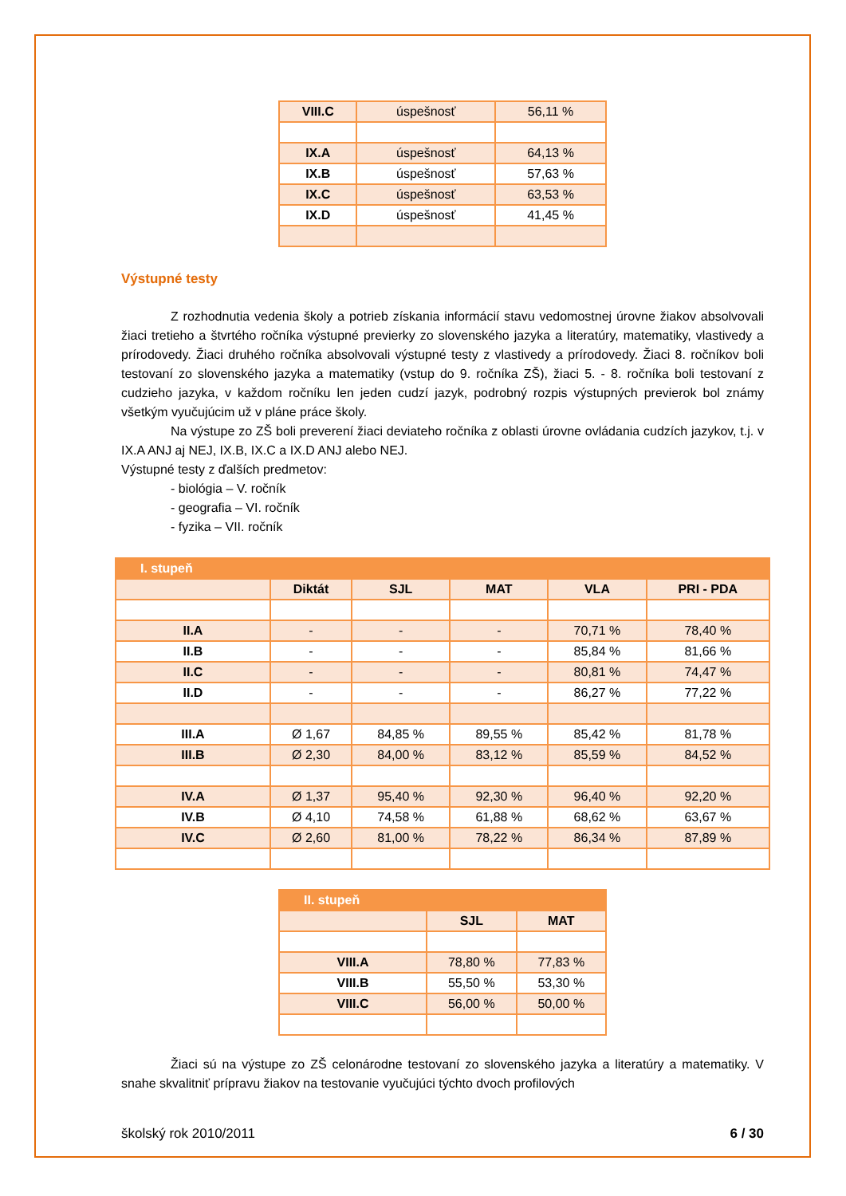| VIII.C | úspešnosť | 56,11 % |
| IX.A | úspešnosť | 64,13 % |
| IX.B | úspešnosť | 57,63 % |
| IX.C | úspešnosť | 63,53 % |
| IX.D | úspešnosť | 41,45 % |
Výstupné testy
Z rozhodnutia vedenia školy a potrieb získania informácií stavu vedomostnej úrovne žiakov absolvovali žiaci tretieho a štvrtého ročníka výstupné previerky zo slovenského jazyka a literatúry, matematiky, vlastivedy a prírodovedy. Žiaci druhého ročníka absolvovali výstupné testy z vlastivedy a prírodovedy. Žiaci 8. ročníkov boli testovaní zo slovenského jazyka a matematiky (vstup do 9. ročníka ZŠ), žiaci 5. - 8. ročníka boli testovaní z cudzieho jazyka, v každom ročníku len jeden cudzí jazyk, podrobný rozpis výstupných previerok bol známy všetkým vyučujúcim už v pláne práce školy.
Na výstupe zo ZŠ boli preverení žiaci deviateho ročníka z oblasti úrovne ovládania cudzích jazykov, t.j. v IX.A ANJ aj NEJ, IX.B, IX.C a IX.D ANJ alebo NEJ.
Výstupné testy z ďalších predmetov:
- biológia – V. ročník
- geografia – VI. ročník
- fyzika – VII. ročník
| I. stupeň | | | | | |
| | Diktát | SJL | MAT | VLA | PRI - PDA |
| II.A | - | - | - | 70,71 % | 78,40 % |
| II.B | - | - | - | 85,84 % | 81,66 % |
| II.C | - | - | - | 80,81 % | 74,47 % |
| II.D | - | - | - | 86,27 % | 77,22 % |
| III.A | Ø 1,67 | 84,85 % | 89,55 % | 85,42 % | 81,78 % |
| III.B | Ø 2,30 | 84,00 % | 83,12 % | 85,59 % | 84,52 % |
| IV.A | Ø 1,37 | 95,40 % | 92,30 % | 96,40 % | 92,20 % |
| IV.B | Ø 4,10 | 74,58 % | 61,88 % | 68,62 % | 63,67 % |
| IV.C | Ø 2,60 | 81,00 % | 78,22 % | 86,34 % | 87,89 % |
| II. stupeň | | |
| | SJL | MAT |
| VIII.A | 78,80 % | 77,83 % |
| VIII.B | 55,50 % | 53,30 % |
| VIII.C | 56,00 % | 50,00 % |
Žiaci sú na výstupe zo ZŠ celonárodne testovaní zo slovenského jazyka a literatúry a matematiky. V snahe skvalitniť prípravu žiakov na testovanie vyučujúci týchto dvoch profilových
školský rok 2010/2011 6 / 30